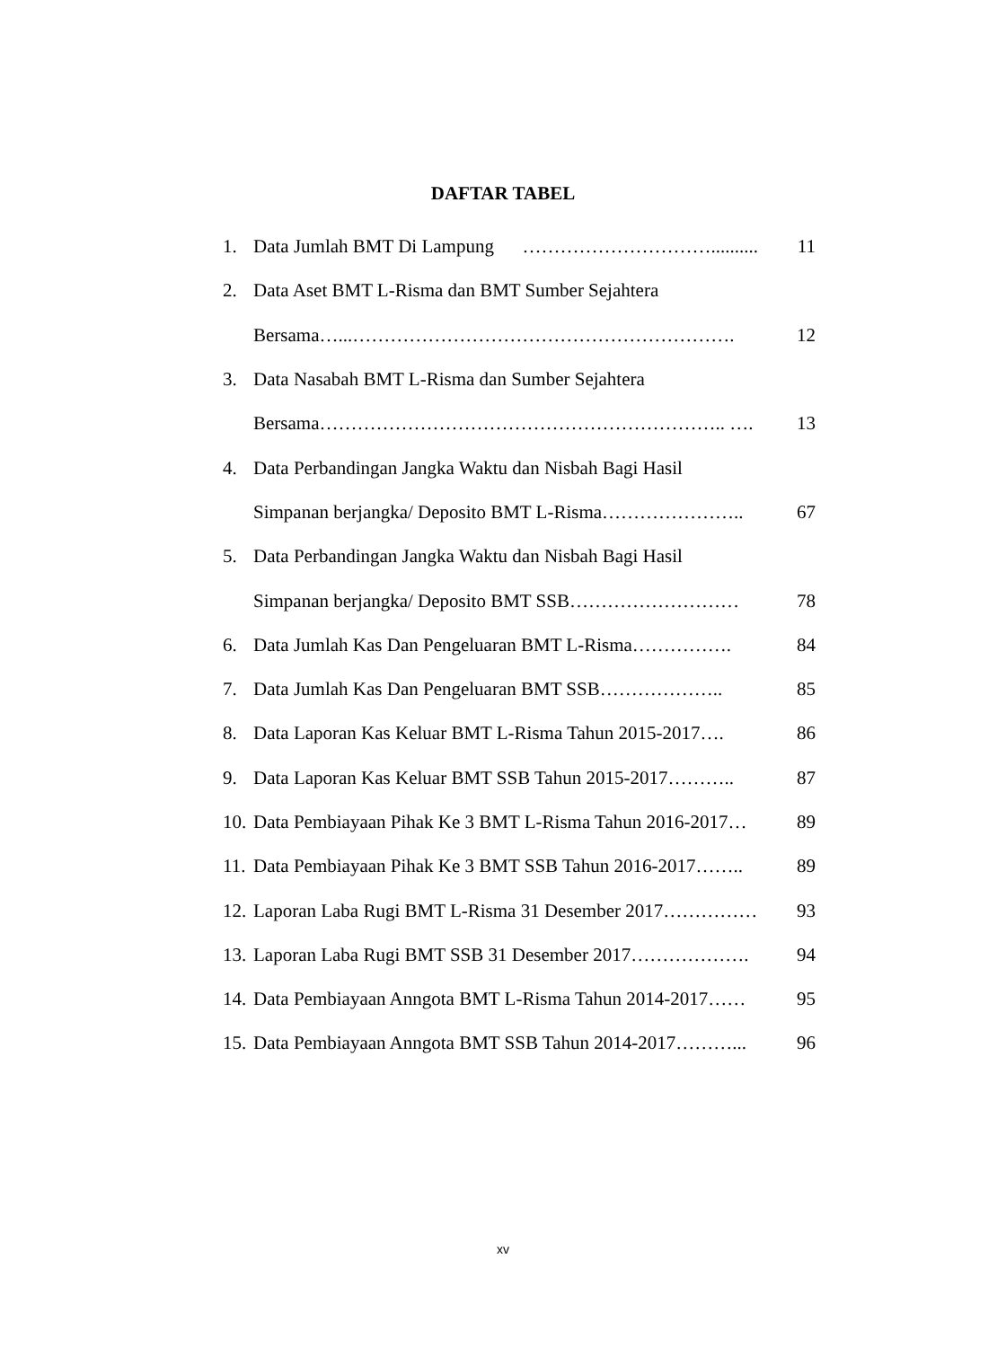DAFTAR TABEL
1. Data Jumlah BMT Di Lampung ………………………….......... 11
2. Data Aset BMT L-Risma dan BMT Sumber Sejahtera
Bersama…...……………………………………………………. 12
3. Data Nasabah BMT L-Risma dan Sumber Sejahtera
Bersama……………………………………………………….. …. 13
4. Data Perbandingan Jangka Waktu dan Nisbah Bagi Hasil
Simpanan berjangka/ Deposito BMT L-Risma………………….. 67
5. Data Perbandingan Jangka Waktu dan Nisbah Bagi Hasil
Simpanan berjangka/ Deposito BMT SSB……………………… 78
6. Data Jumlah Kas Dan Pengeluaran BMT L-Risma……………. 84
7. Data Jumlah Kas Dan Pengeluaran BMT SSB……………….. 85
8. Data Laporan Kas Keluar BMT L-Risma Tahun 2015-2017…. 86
9. Data Laporan Kas Keluar BMT SSB Tahun 2015-2017……….. 87
10. Data Pembiayaan Pihak Ke 3 BMT L-Risma Tahun 2016-2017… 89
11. Data Pembiayaan Pihak Ke 3 BMT SSB Tahun 2016-2017…….. 89
12. Laporan Laba Rugi BMT L-Risma 31 Desember 2017…………… 93
13. Laporan Laba Rugi BMT SSB 31 Desember 2017………………. 94
14. Data Pembiayaan Anngota BMT L-Risma Tahun 2014-2017…… 95
15. Data Pembiayaan Anngota BMT SSB Tahun 2014-2017………... 96
xv